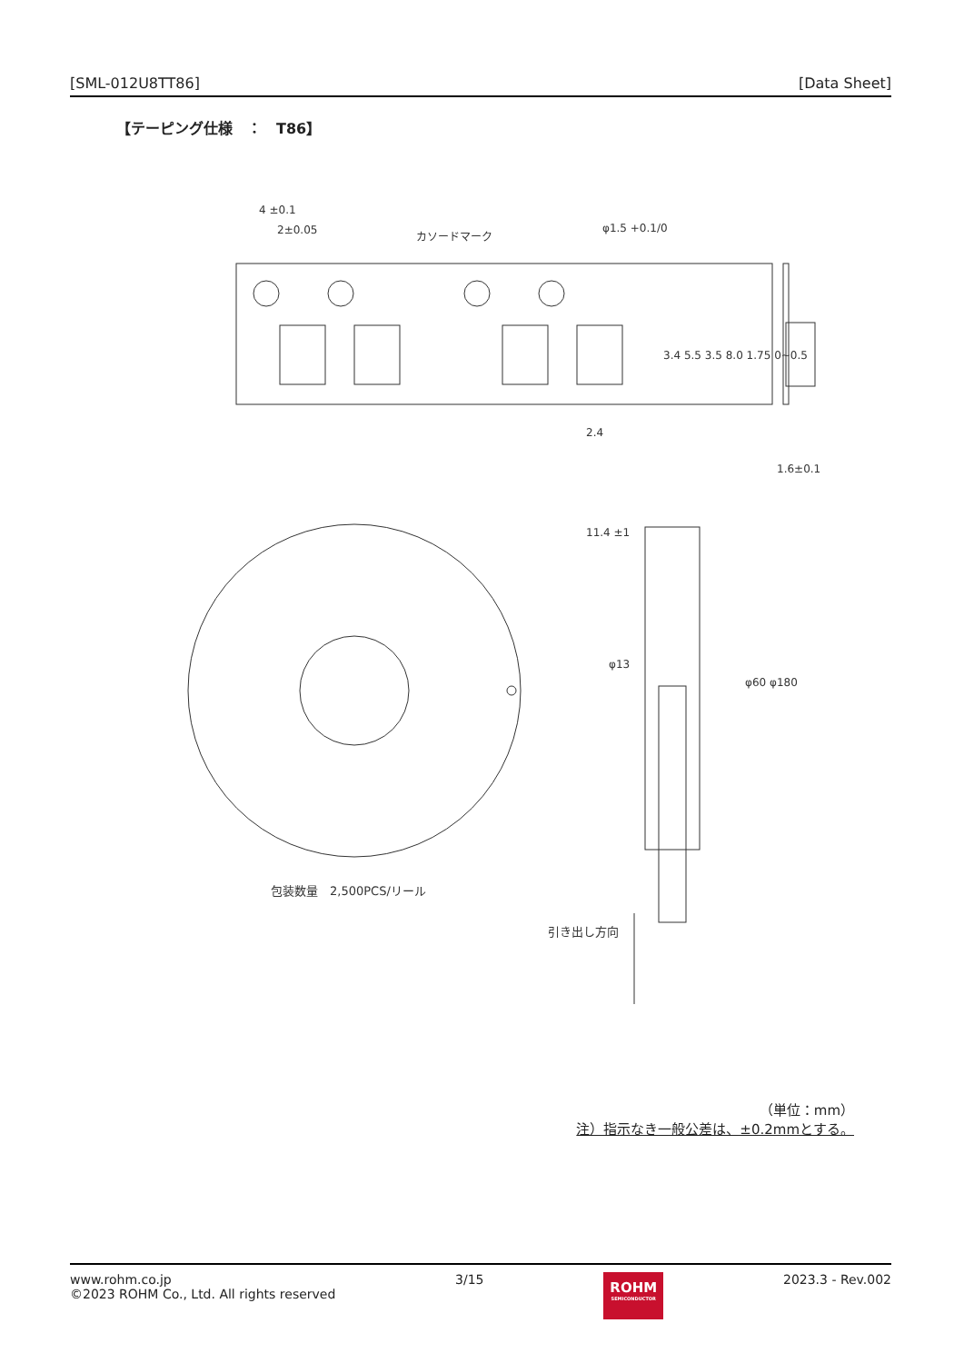[SML-012U8TT86] [Data Sheet]
【テーピング仕様　：　T86】
4 ±0.1
2±0.05
カソードマーク
φ1.5 +0.1/0
2.4
1.6±0.1
3.4 5.5 3.5 8.0 1.75 0~0.5
11.4 ±1
φ13
φ60 φ180
包装数量　2,500PCS/リール
引き出し方向
（単位：mm）
注）指示なき一般公差は、±0.2mmとする。
www.rohm.co.jp
©2023 ROHM Co., Ltd. All rights reserved
3/15
ROHM
SEMICONDUCTOR
2023.3 - Rev.002